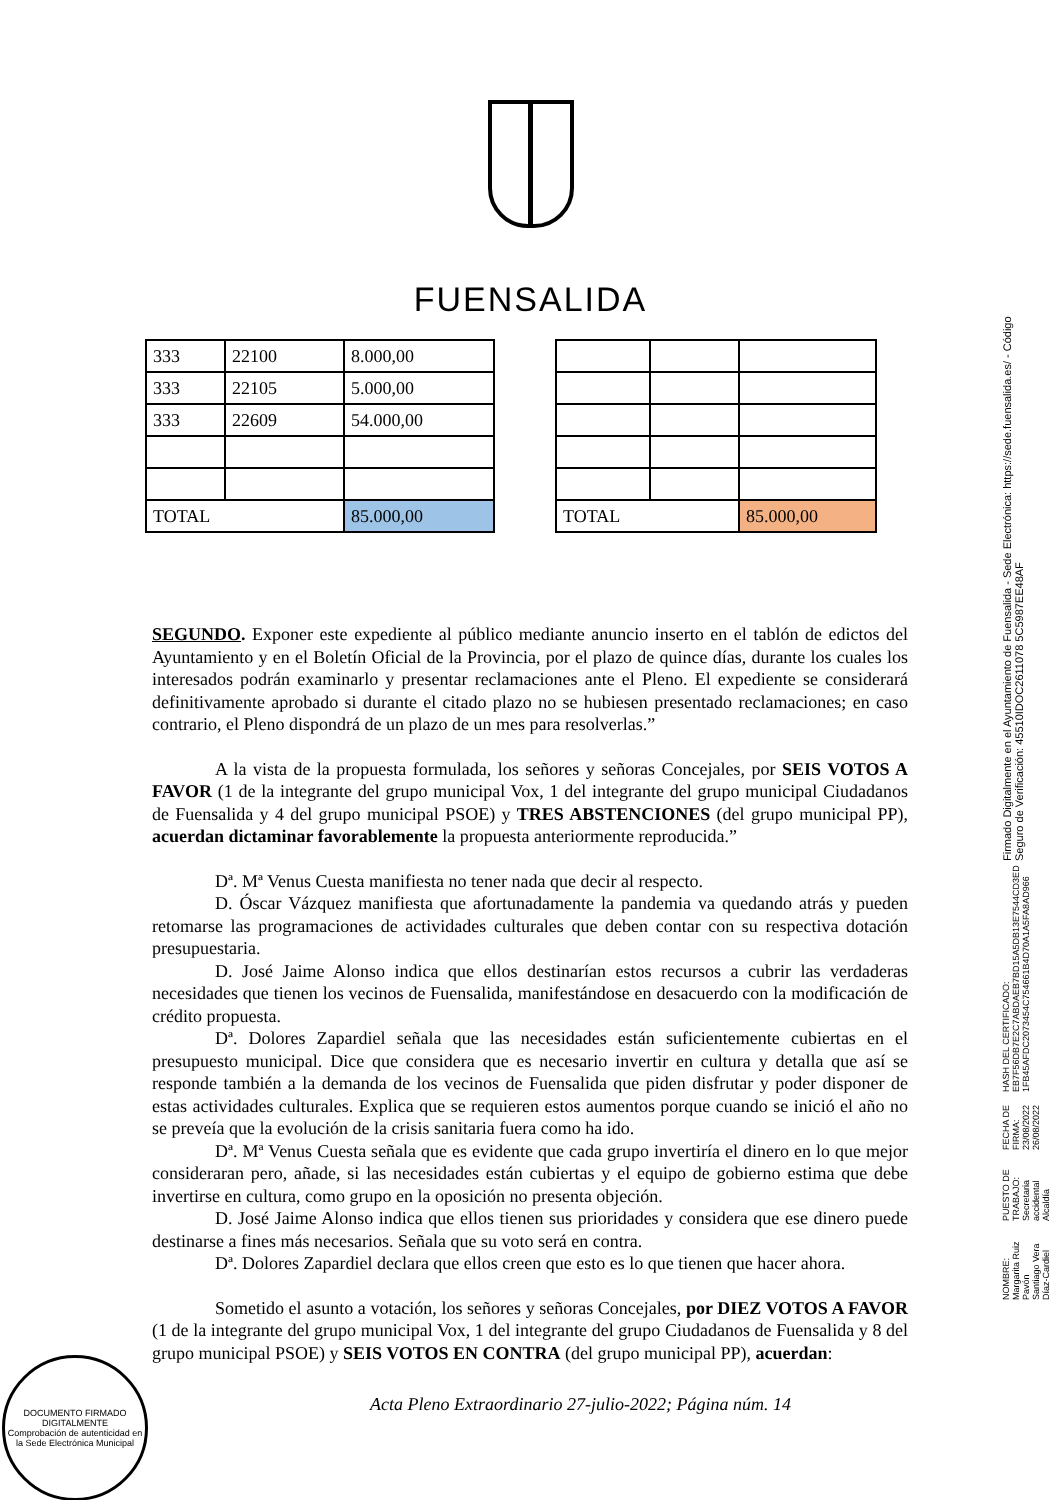FUENSALIDA
| 333 | 22100 | 8.000,00 |
| 333 | 22105 | 5.000,00 |
| 333 | 22609 | 54.000,00 |
| TOTAL | | 85.000,00 |
| TOTAL | | 85.000,00 |
SEGUNDO. Exponer este expediente al público mediante anuncio inserto en el tablón de edictos del Ayuntamiento y en el Boletín Oficial de la Provincia, por el plazo de quince días, durante los cuales los interesados podrán examinarlo y presentar reclamaciones ante el Pleno. El expediente se considerará definitivamente aprobado si durante el citado plazo no se hubiesen presentado reclamaciones; en caso contrario, el Pleno dispondrá de un plazo de un mes para resolverlas.”
A la vista de la propuesta formulada, los señores y señoras Concejales, por SEIS VOTOS A FAVOR (1 de la integrante del grupo municipal Vox, 1 del integrante del grupo municipal Ciudadanos de Fuensalida y 4 del grupo municipal PSOE) y TRES ABSTENCIONES (del grupo municipal PP), acuerdan dictaminar favorablemente la propuesta anteriormente reproducida.”
Dª. Mª Venus Cuesta manifiesta no tener nada que decir al respecto.
D. Óscar Vázquez manifiesta que afortunadamente la pandemia va quedando atrás y pueden retomarse las programaciones de actividades culturales que deben contar con su respectiva dotación presupuestaria.
D. José Jaime Alonso indica que ellos destinarían estos recursos a cubrir las verdaderas necesidades que tienen los vecinos de Fuensalida, manifestándose en desacuerdo con la modificación de crédito propuesta.
Dª. Dolores Zapardiel señala que las necesidades están suficientemente cubiertas en el presupuesto municipal. Dice que considera que es necesario invertir en cultura y detalla que así se responde también a la demanda de los vecinos de Fuensalida que piden disfrutar y poder disponer de estas actividades culturales. Explica que se requieren estos aumentos porque cuando se inició el año no se preveía que la evolución de la crisis sanitaria fuera como ha ido.
Dª. Mª Venus Cuesta señala que es evidente que cada grupo invertiría el dinero en lo que mejor consideraran pero, añade, si las necesidades están cubiertas y el equipo de gobierno estima que debe invertirse en cultura, como grupo en la oposición no presenta objeción.
D. José Jaime Alonso indica que ellos tienen sus prioridades y considera que ese dinero puede destinarse a fines más necesarios. Señala que su voto será en contra.
Dª. Dolores Zapardiel declara que ellos creen que esto es lo que tienen que hacer ahora.
Sometido el asunto a votación, los señores y señoras Concejales, por DIEZ VOTOS A FAVOR (1 de la integrante del grupo municipal Vox, 1 del integrante del grupo Ciudadanos de Fuensalida y 8 del grupo municipal PSOE) y SEIS VOTOS EN CONTRA (del grupo municipal PP), acuerdan:
Acta Pleno Extraordinario 27-julio-2022; Página núm. 14
NOMBRE:
Margarita Ruiz Pavón
Santiago Vera Díaz-Cardiel
PUESTO DE TRABAJO:
Secretaria accidental
Alcaldía
FECHA DE FIRMA:
23/08/2022
26/08/2022
HASH DEL CERTIFICADO:
EB7F56DB7E2C7ABDAEB7BD15A5DB13E7544CD3ED
1FB45AFDC2073454C754661B4D70A1A5FA8AD966
Firmado Digitalmente en el Ayuntamiento de Fuensalida - Sede Electrónica: https://sede.fuensalida.es/ - Código Seguro de Verificación: 45510IDOC2611078 5C5987EE48AF
DOCUMENTO FIRMADO
DIGITALMENTE
Comprobación de autenticidad en la Sede Electrónica Municipal